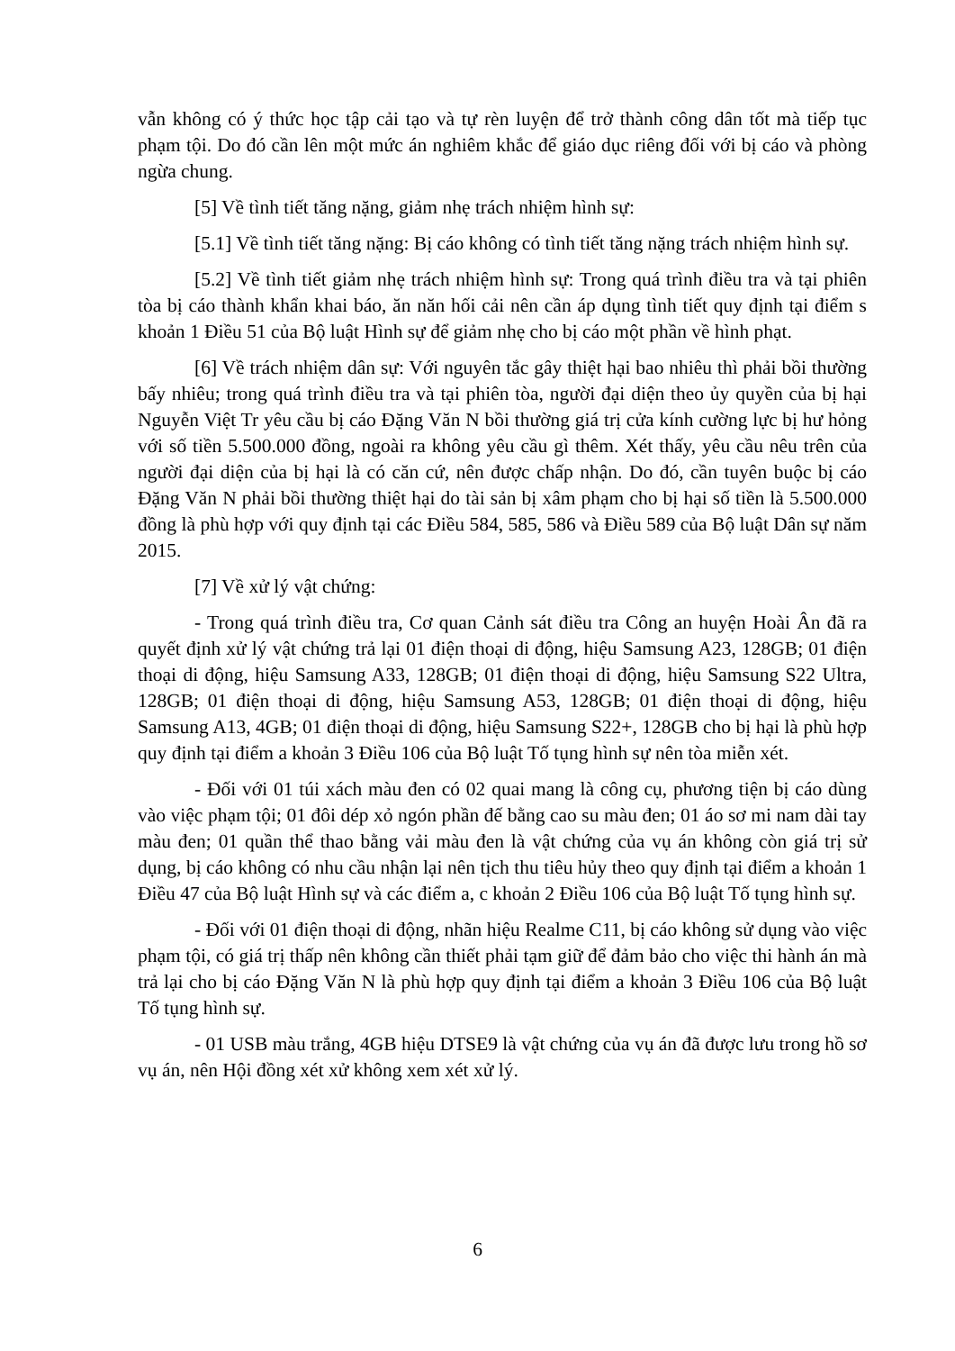vẫn không có ý thức học tập cải tạo và tự rèn luyện để trở thành công dân tốt mà tiếp tục phạm tội. Do đó cần lên một mức án nghiêm khắc để giáo dục riêng đối với bị cáo và phòng ngừa chung.
[5] Về tình tiết tăng nặng, giảm nhẹ trách nhiệm hình sự:
[5.1] Về tình tiết tăng nặng: Bị cáo không có tình tiết tăng nặng trách nhiệm hình sự.
[5.2] Về tình tiết giảm nhẹ trách nhiệm hình sự: Trong quá trình điều tra và tại phiên tòa bị cáo thành khẩn khai báo, ăn năn hối cải nên cần áp dụng tình tiết quy định tại điểm s khoản 1 Điều 51 của Bộ luật Hình sự để giảm nhẹ cho bị cáo một phần về hình phạt.
[6] Về trách nhiệm dân sự: Với nguyên tắc gây thiệt hại bao nhiêu thì phải bồi thường bấy nhiêu; trong quá trình điều tra và tại phiên tòa, người đại diện theo ủy quyền của bị hại Nguyễn Việt Tr yêu cầu bị cáo Đặng Văn N bồi thường giá trị cửa kính cường lực bị hư hỏng với số tiền 5.500.000 đồng, ngoài ra không yêu cầu gì thêm. Xét thấy, yêu cầu nêu trên của người đại diện của bị hại là có căn cứ, nên được chấp nhận. Do đó, cần tuyên buộc bị cáo Đặng Văn N phải bồi thường thiệt hại do tài sản bị xâm phạm cho bị hại số tiền là 5.500.000 đồng là phù hợp với quy định tại các Điều 584, 585, 586 và Điều 589 của Bộ luật Dân sự năm 2015.
[7] Về xử lý vật chứng:
- Trong quá trình điều tra, Cơ quan Cảnh sát điều tra Công an huyện Hoài Ân đã ra quyết định xử lý vật chứng trả lại 01 điện thoại di động, hiệu Samsung A23, 128GB; 01 điện thoại di động, hiệu Samsung A33, 128GB; 01 điện thoại di động, hiệu Samsung S22 Ultra, 128GB; 01 điện thoại di động, hiệu Samsung A53, 128GB; 01 điện thoại di động, hiệu Samsung A13, 4GB; 01 điện thoại di động, hiệu Samsung S22+, 128GB cho bị hại là phù hợp quy định tại điểm a khoản 3 Điều 106 của Bộ luật Tố tụng hình sự nên tòa miễn xét.
- Đối với 01 túi xách màu đen có 02 quai mang là công cụ, phương tiện bị cáo dùng vào việc phạm tội; 01 đôi dép xỏ ngón phần đế bằng cao su màu đen; 01 áo sơ mi nam dài tay màu đen; 01 quần thể thao bằng vải màu đen là vật chứng của vụ án không còn giá trị sử dụng, bị cáo không có nhu cầu nhận lại nên tịch thu tiêu hủy theo quy định tại điểm a khoản 1 Điều 47 của Bộ luật Hình sự và các điểm a, c khoản 2 Điều 106 của Bộ luật Tố tụng hình sự.
- Đối với 01 điện thoại di động, nhãn hiệu Realme C11, bị cáo không sử dụng vào việc phạm tội, có giá trị thấp nên không cần thiết phải tạm giữ để đảm bảo cho việc thi hành án mà trả lại cho bị cáo Đặng Văn N là phù hợp quy định tại điểm a khoản 3 Điều 106 của Bộ luật Tố tụng hình sự.
- 01 USB màu trắng, 4GB hiệu DTSE9 là vật chứng của vụ án đã được lưu trong hồ sơ vụ án, nên Hội đồng xét xử không xem xét xử lý.
6